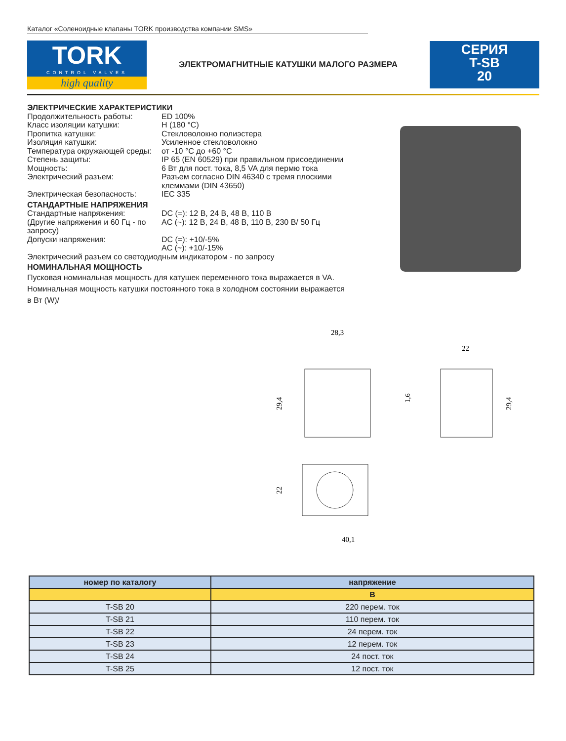Каталог «Соленоидные клапаны TORK производства компании SMS»
TORK
CONTROL VALVES
high quality
ЭЛЕКТРОМАГНИТНЫЕ КАТУШКИ МАЛОГО РАЗМЕРА
СЕРИЯ
T-SB
20
ЭЛЕКТРИЧЕСКИЕ ХАРАКТЕРИСТИКИ
Продолжительность работы: ED 100%
Класс изоляции катушки: H (180 °C)
Пропитка катушки: Стекловолокно полиэстера
Изоляция катушки: Усиленное стекловолокно
Температура окружающей среды: от -10 °C до +60 °C
Степень защиты: IP 65 (EN 60529) при правильном присоединении
Мощность: 6 Вт для пост. тока, 8,5 VA для пермю тока
Электрический разъем: Разъем согласно DIN 46340 с тремя плоскими клеммами (DIN 43650)
Электрическая безопасность: IEC 335
СТАНДАРТНЫЕ НАПРЯЖЕНИЯ
Стандартные напряжения:
(Другие напряжения и 60 Гц - по запросу) DC (=): 12 В, 24 В, 48 В, 110 В
AC (~): 12 В, 24 В, 48 В, 110 В, 230 В/ 50 Гц
Допуски напряжения: DC (=): +10/-5%
AC (~): +10/-15%
Электрический разъем со светодиодным индикатором - по запросу
НОМИНАЛЬНАЯ МОЩНОСТЬ
Пусковая номинальная мощность для катушек переменного тока выражается в VA.
Номинальная мощность катушки постоянного тока в холодном состоянии выражается в Вт (W)/
28,3
22
1,6
29,4
29,4
22
40,1
| номер по каталогу | напряжение |
| --- | --- |
| | В |
| T-SB 20 | 220 перем. ток |
| T-SB 21 | 110 перем. ток |
| T-SB 22 | 24 перем. ток |
| T-SB 23 | 12 перем. ток |
| T-SB 24 | 24 пост. ток |
| T-SB 25 | 12 пост. ток |